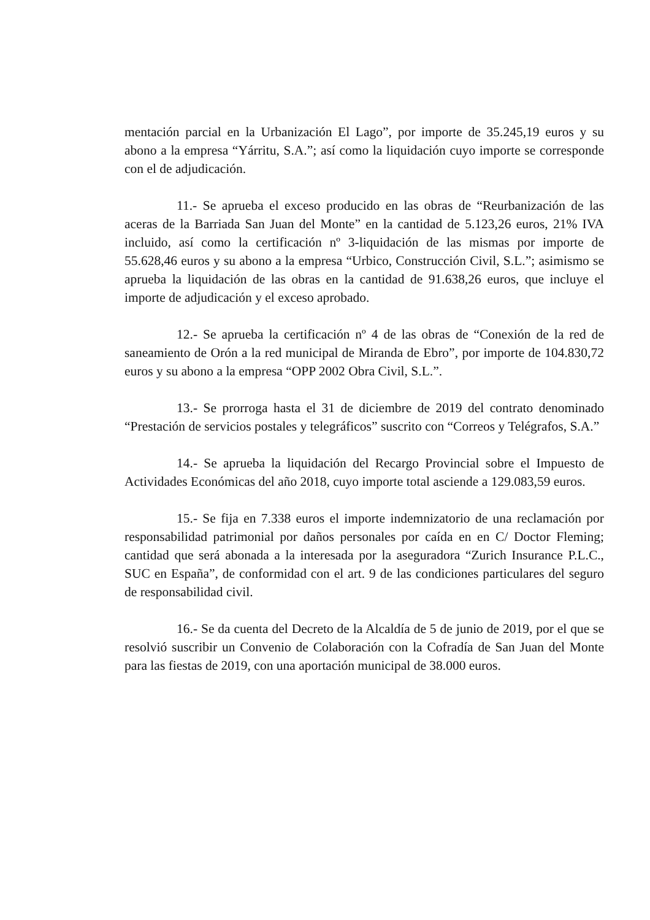mentación parcial en la Urbanización El Lago”, por importe de 35.245,19 euros y su abono a la empresa “Yárritu, S.A.”; así como la liquidación cuyo importe se corresponde con el de adjudicación.
11.- Se aprueba el exceso producido en las obras de “Reurbanización de las aceras de la Barriada San Juan del Monte” en la cantidad de 5.123,26 euros, 21% IVA incluido, así como la certificación nº 3-liquidación de las mismas por importe de 55.628,46 euros y su abono a la empresa “Urbico, Construcción Civil, S.L.”; asimismo se aprueba la liquidación de las obras en la cantidad de 91.638,26 euros, que incluye el importe de adjudicación y el exceso aprobado.
12.- Se aprueba la certificación nº 4 de las obras de “Conexión de la red de saneamiento de Orón a la red municipal de Miranda de Ebro”, por importe de 104.830,72 euros y su abono a la empresa “OPP 2002 Obra Civil, S.L.”.
13.- Se prorroga hasta el 31 de diciembre de 2019 del contrato denominado “Prestación de servicios postales y telegráficos” suscrito con “Correos y Telégrafos, S.A.”
14.- Se aprueba la liquidación del Recargo Provincial sobre el Impuesto de Actividades Económicas del año 2018, cuyo importe total asciende a 129.083,59 euros.
15.- Se fija en 7.338 euros el importe indemnizatorio de una reclamación por responsabilidad patrimonial por daños personales por caída en en C/ Doctor Fleming; cantidad que será abonada a la interesada por la aseguradora “Zurich Insurance P.L.C., SUC en España”, de conformidad con el art. 9 de las condiciones particulares del seguro de responsabilidad civil.
16.- Se da cuenta del Decreto de la Alcaldía de 5 de junio de 2019, por el que se resolvió suscribir un Convenio de Colaboración con la Cofradía de San Juan del Monte para las fiestas de 2019, con una aportación municipal de 38.000 euros.